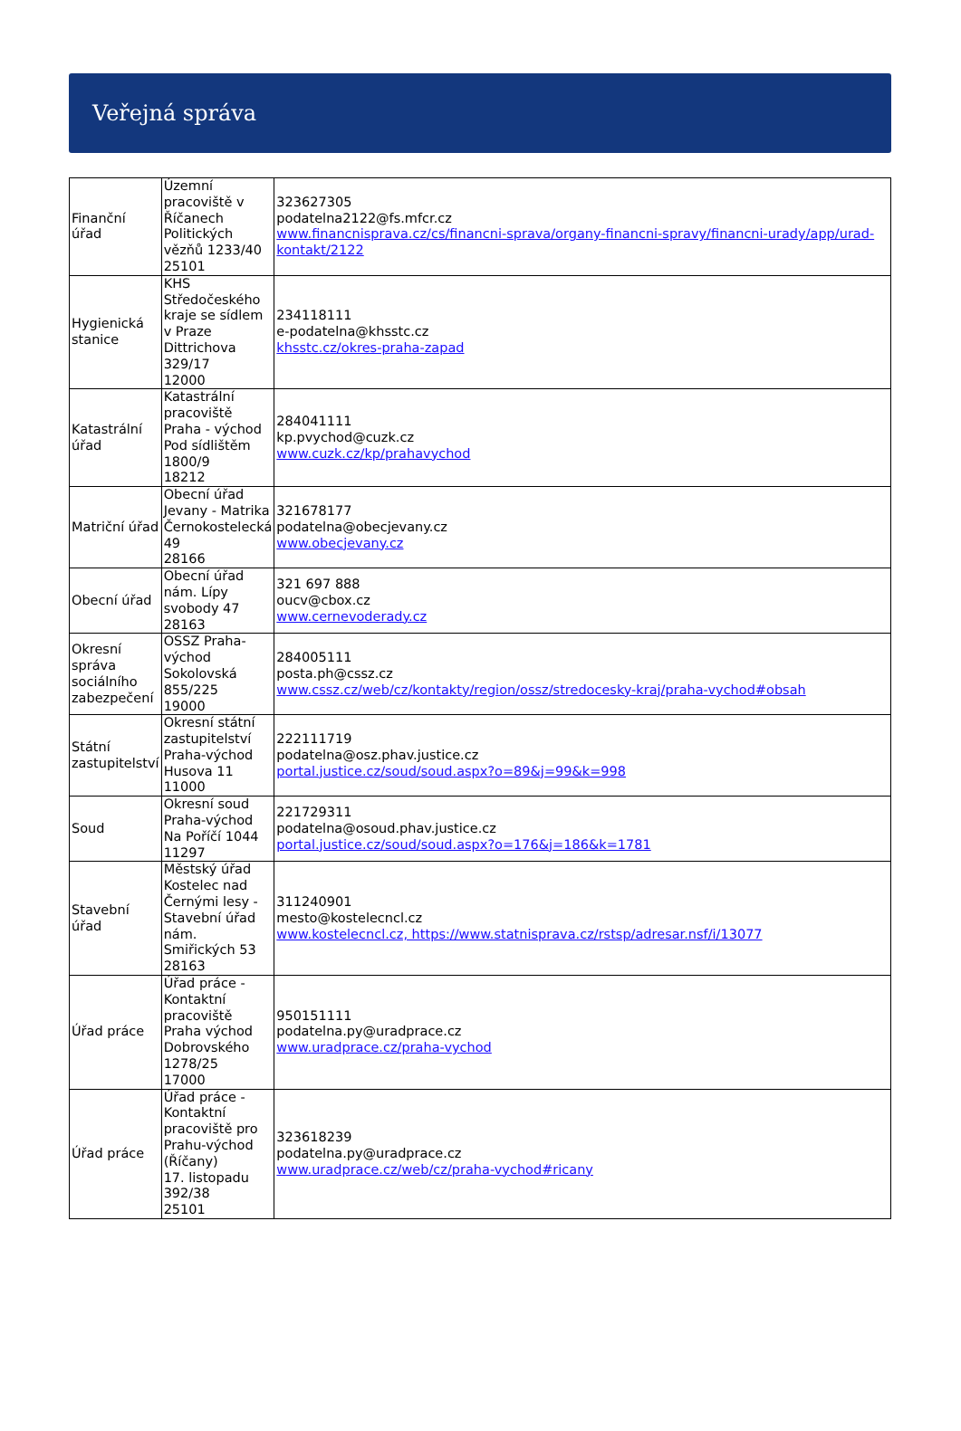Veřejná správa
| Finanční úřad | Územní pracoviště v Říčanech Politických vězňů 1233/40 25101 | 323627305 podatelna2122@fs.mfcr.cz www.financnisprava.cz/cs/financni-sprava/organy-financni-spravy/financni-urady/app/urad-kontakt/2122 |
| Hygienická stanice | KHS Středočeského kraje se sídlem v Praze Dittrichova 329/17 12000 | 234118111 e-podatelna@khsstc.cz khsstc.cz/okres-praha-zapad |
| Katastrální úřad | Katastrální pracoviště Praha - východ Pod sídlištěm 1800/9 18212 | 284041111 kp.pvychod@cuzk.cz www.cuzk.cz/kp/prahavychod |
| Matriční úřad | Obecní úřad Jevany - Matrika Černokostelecká 49 28166 | 321678177 podatelna@obecjevany.cz www.obecjevany.cz |
| Obecní úřad | Obecní úřad nám. Lípy svobody 47 28163 | 321 697 888 oucv@cbox.cz www.cernevoderady.cz |
| Okresní správa sociálního zabezpečení | OSSZ Praha-východ Sokolovská 855/225 19000 | 284005111 posta.ph@cssz.cz www.cssz.cz/web/cz/kontakty/region/ossz/stredocesky-kraj/praha-vychod#obsah |
| Státní zastupitelství | Okresní státní zastupitelství Praha-východ Husova 11 11000 | 222111719 podatelna@osz.phav.justice.cz portal.justice.cz/soud/soud.aspx?o=89&j=99&k=998 |
| Soud | Okresní soud Praha-východ Na Poříčí 1044 11297 | 221729311 podatelna@osoud.phav.justice.cz portal.justice.cz/soud/soud.aspx?o=176&j=186&k=1781 |
| Stavební úřad | Městský úřad Kostelec nad Černými lesy - Stavební úřad nám. Smiřických 53 28163 | 311240901 mesto@kostelecncl.cz www.kostelecncl.cz, https://www.statnisprava.cz/rstsp/adresar.nsf/i/13077 |
| Úřad práce | Úřad práce - Kontaktní pracoviště Praha východ Dobrovského 1278/25 17000 | 950151111 podatelna.py@uradprace.cz www.uradprace.cz/praha-vychod |
| Úřad práce | Úřad práce - Kontaktní pracoviště pro Prahu-východ (Říčany) 17. listopadu 392/38 25101 | 323618239 podatelna.py@uradprace.cz www.uradprace.cz/web/cz/praha-vychod#ricany |